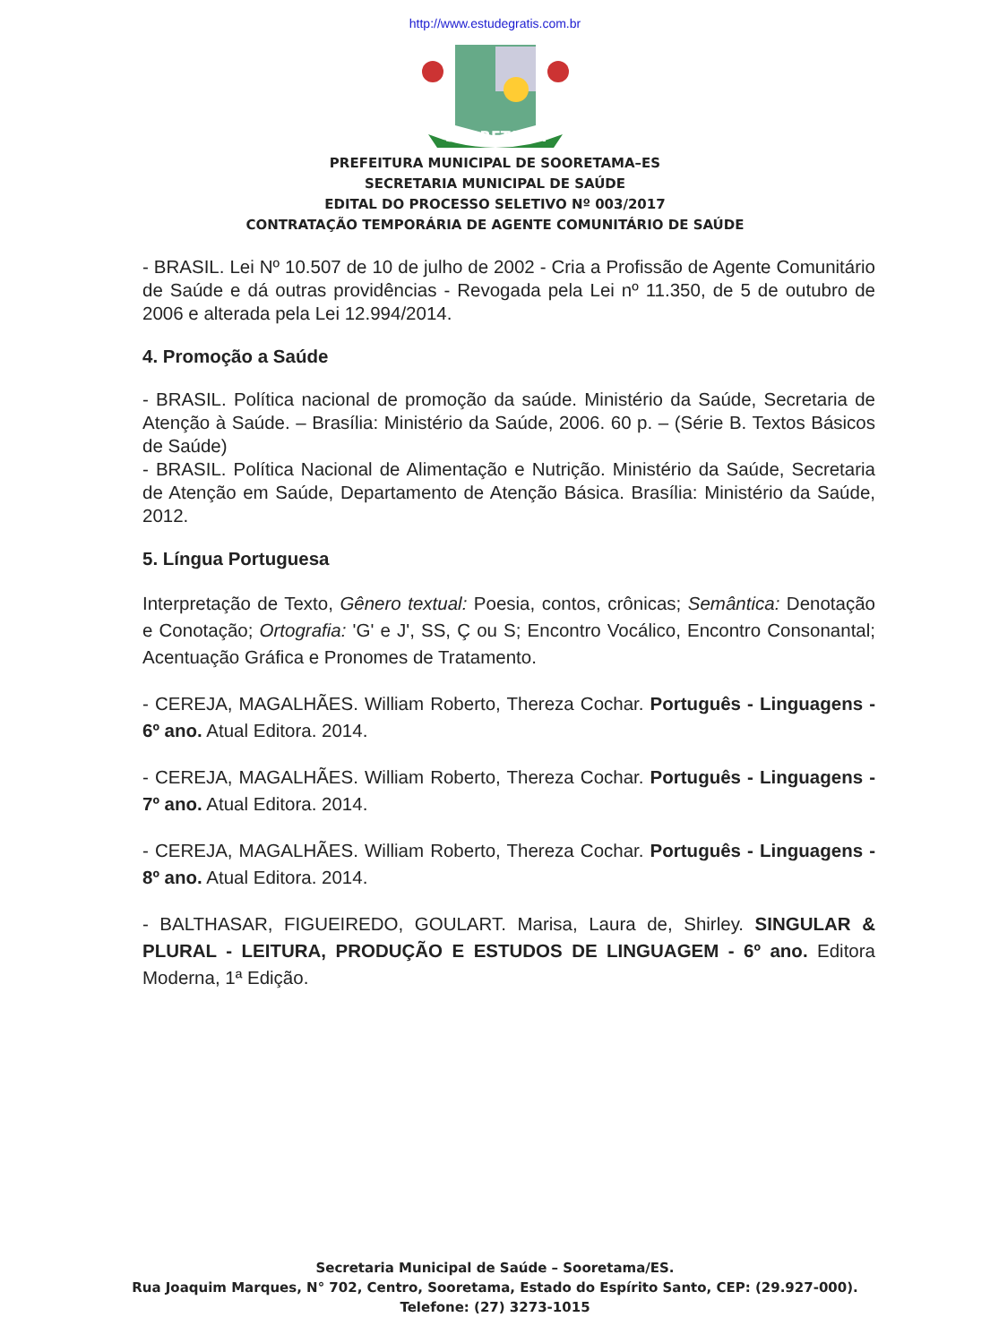http://www.estudegratis.com.br
SOORETAMA
PREFEITURA MUNICIPAL DE SOORETAMA–ES
SECRETARIA MUNICIPAL DE SAÚDE
EDITAL DO PROCESSO SELETIVO Nº 003/2017
CONTRATAÇÃO TEMPORÁRIA DE AGENTE COMUNITÁRIO DE SAÚDE
- BRASIL. Lei Nº 10.507 de 10 de julho de 2002 - Cria a Profissão de Agente Comunitário de Saúde e dá outras providências - Revogada pela Lei nº 11.350, de 5 de outubro de 2006 e alterada pela Lei 12.994/2014.
4. Promoção a Saúde
- BRASIL. Política nacional de promoção da saúde. Ministério da Saúde, Secretaria de Atenção à Saúde. – Brasília: Ministério da Saúde, 2006. 60 p. – (Série B. Textos Básicos de Saúde)
- BRASIL. Política Nacional de Alimentação e Nutrição. Ministério da Saúde, Secretaria de Atenção em Saúde, Departamento de Atenção Básica. Brasília: Ministério da Saúde, 2012.
5. Língua Portuguesa
Interpretação de Texto, Gênero textual: Poesia, contos, crônicas; Semântica: Denotação e Conotação; Ortografia: 'G' e J', SS, Ç ou S; Encontro Vocálico, Encontro Consonantal; Acentuação Gráfica e Pronomes de Tratamento.
- CEREJA, MAGALHÃES. William Roberto, Thereza Cochar. Português - Linguagens - 6º ano. Atual Editora. 2014.
- CEREJA, MAGALHÃES. William Roberto, Thereza Cochar. Português - Linguagens - 7º ano. Atual Editora. 2014.
- CEREJA, MAGALHÃES. William Roberto, Thereza Cochar. Português - Linguagens - 8º ano. Atual Editora. 2014.
- BALTHASAR, FIGUEIREDO, GOULART. Marisa, Laura de, Shirley. SINGULAR & PLURAL - LEITURA, PRODUÇÃO E ESTUDOS DE LINGUAGEM - 6º ano. Editora Moderna, 1ª Edição.
Secretaria Municipal de Saúde – Sooretama/ES.
Rua Joaquim Marques, N° 702, Centro, Sooretama, Estado do Espírito Santo, CEP: (29.927-000).
Telefone: (27) 3273-1015